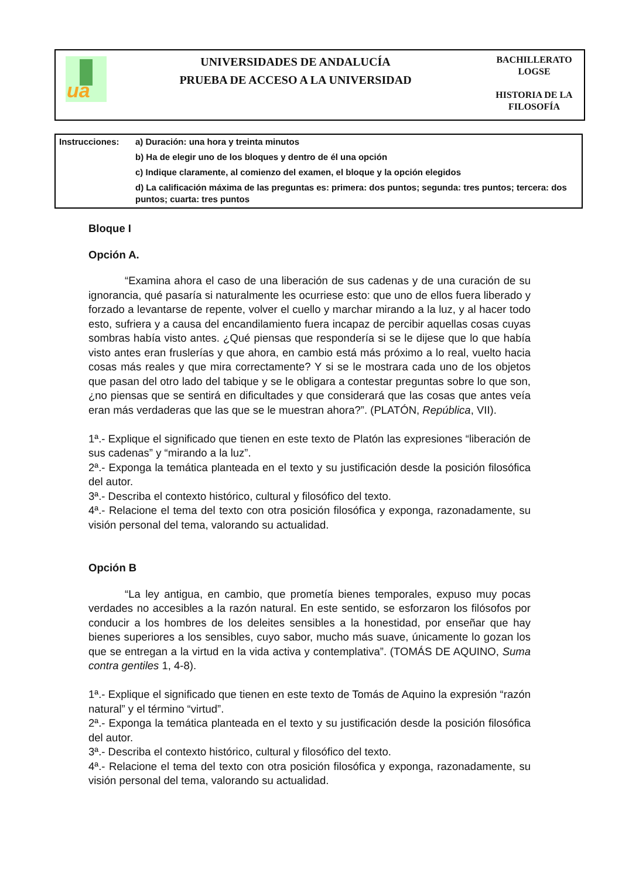ua
UNIVERSIDADES DE ANDALUCÍA
PRUEBA DE ACCESO A LA UNIVERSIDAD
BACHILLERATO
LOGSE
HISTORIA DE LA
FILOSOFÍA
| Instrucciones: | a) Duración: una hora y treinta minutos |
| | b) Ha de elegir uno de los bloques y dentro de él una opción |
| | c) Indique claramente, al comienzo del examen, el bloque y la opción elegidos |
| | d) La calificación máxima de las preguntas es: primera: dos puntos; segunda: tres puntos; tercera: dos puntos; cuarta: tres puntos |
Bloque I
Opción A.
“Examina ahora el caso de una liberación de sus cadenas y de una curación de su ignorancia, qué pasaría si naturalmente les ocurriese esto: que uno de ellos fuera liberado y forzado a levantarse de repente, volver el cuello y marchar mirando a la luz, y al hacer todo esto, sufriera y a causa del encandilamiento fuera incapaz de percibir aquellas cosas cuyas sombras había visto antes. ¿Qué piensas que respondería si se le dijese que lo que había visto antes eran fruslerías y que ahora, en cambio está más próximo a lo real, vuelto hacia cosas más reales y que mira correctamente? Y si se le mostrara cada uno de los objetos que pasan del otro lado del tabique y se le obligara a contestar preguntas sobre lo que son, ¿no piensas que se sentirá en dificultades y que considerará que las cosas que antes veía eran más verdaderas que las que se le muestran ahora?”. (PLATÓN, República, VII).
1ª.- Explique el significado que tienen en este texto de Platón las expresiones “liberación de sus cadenas” y “mirando a la luz”.
2ª.- Exponga la temática planteada en el texto y su justificación desde la posición filosófica del autor.
3ª.- Describa el contexto histórico, cultural y filosófico del texto.
4ª.- Relacione el tema del texto con otra posición filosófica y exponga, razonadamente, su visión personal del tema, valorando su actualidad.
Opción B
“La ley antigua, en cambio, que prometía bienes temporales, expuso muy pocas verdades no accesibles a la razón natural. En este sentido, se esforzaron los filósofos por conducir a los hombres de los deleites sensibles a la honestidad, por enseñar que hay bienes superiores a los sensibles, cuyo sabor, mucho más suave, únicamente lo gozan los que se entregan a la virtud en la vida activa y contemplativa”. (TOMÁS DE AQUINO, Suma contra gentiles 1, 4-8).
1ª.- Explique el significado que tienen en este texto de Tomás de Aquino la expresión “razón natural” y el término “virtud”.
2ª.- Exponga la temática planteada en el texto y su justificación desde la posición filosófica del autor.
3ª.- Describa el contexto histórico, cultural y filosófico del texto.
4ª.- Relacione el tema del texto con otra posición filosófica y exponga, razonadamente, su visión personal del tema, valorando su actualidad.